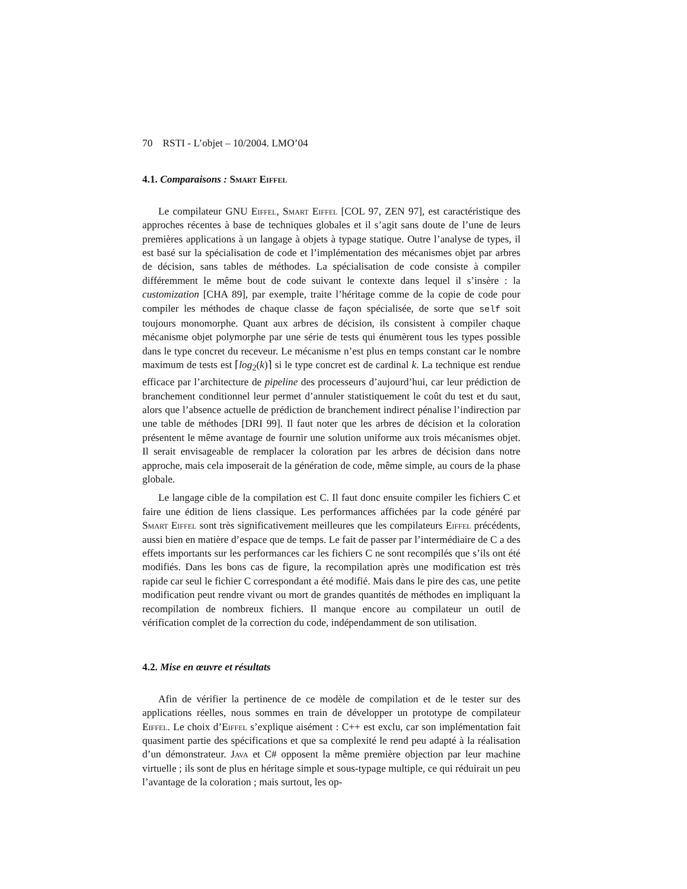70 RSTI - L’objet – 10/2004. LMO’04
4.1. Comparaisons : Smart Eiffel
Le compilateur GNU Eiffel, Smart Eiffel [COL 97, ZEN 97], est caractéristique des approches récentes à base de techniques globales et il s’agit sans doute de l’une de leurs premières applications à un langage à objets à typage statique. Outre l’analyse de types, il est basé sur la spécialisation de code et l’implémentation des mécanismes objet par arbres de décision, sans tables de méthodes. La spécialisation de code consiste à compiler différemment le même bout de code suivant le contexte dans lequel il s’insère : la customization [CHA 89], par exemple, traite l’héritage comme de la copie de code pour compiler les méthodes de chaque classe de façon spécialisée, de sorte que self soit toujours monomorphe. Quant aux arbres de décision, ils consistent à compiler chaque mécanisme objet polymorphe par une série de tests qui énumèrent tous les types possible dans le type concret du receveur. Le mécanisme n’est plus en temps constant car le nombre maximum de tests est ⌈log<sub>2</sub>(k)⌉ si le type concret est de cardinal k. La technique est rendue efficace par l’architecture de pipeline des processeurs d’aujourd’hui, car leur prédiction de branchement conditionnel leur permet d’annuler statistiquement le coût du test et du saut, alors que l’absence actuelle de prédiction de branchement indirect pénalise l’indirection par une table de méthodes [DRI 99]. Il faut noter que les arbres de décision et la coloration présentent le même avantage de fournir une solution uniforme aux trois mécanismes objet. Il serait envisageable de remplacer la coloration par les arbres de décision dans notre approche, mais cela imposerait de la génération de code, même simple, au cours de la phase globale.
Le langage cible de la compilation est C. Il faut donc ensuite compiler les fichiers C et faire une édition de liens classique. Les performances affichées par la code généré par Smart Eiffel sont très significativement meilleures que les compilateurs Eiffel précédents, aussi bien en matière d’espace que de temps. Le fait de passer par l’intermédiaire de C a des effets importants sur les performances car les fichiers C ne sont recompilés que s’ils ont été modifiés. Dans les bons cas de figure, la recompilation après une modification est très rapide car seul le fichier C correspondant a été modifié. Mais dans le pire des cas, une petite modification peut rendre vivant ou mort de grandes quantités de méthodes en impliquant la recompilation de nombreux fichiers. Il manque encore au compilateur un outil de vérification complet de la correction du code, indépendamment de son utilisation.
4.2. Mise en œuvre et résultats
Afin de vérifier la pertinence de ce modèle de compilation et de le tester sur des applications réelles, nous sommes en train de développer un prototype de compilateur Eiffel. Le choix d’Eiffel s’explique aisément : C++ est exclu, car son implémentation fait quasiment partie des spécifications et que sa complexité le rend peu adapté à la réalisation d’un démonstrateur. Java et C# opposent la même première objection par leur machine virtuelle ; ils sont de plus en héritage simple et sous-typage multiple, ce qui réduirait un peu l’avantage de la coloration ; mais surtout, les op-